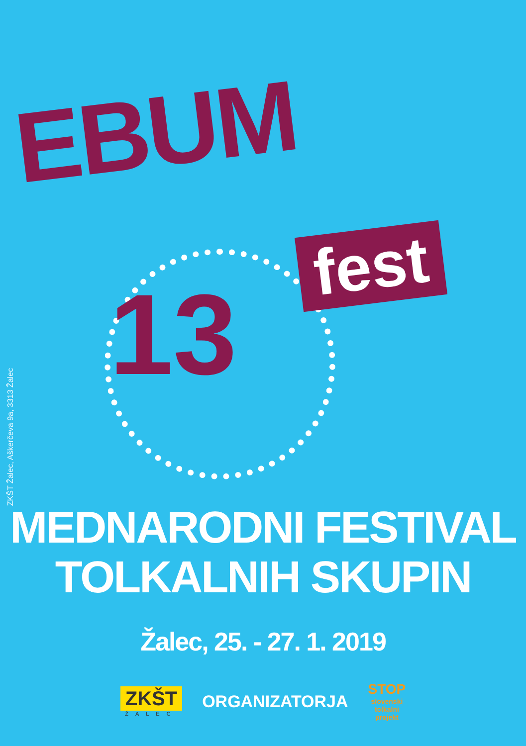EBUM
fest
13
ZKŠT Žalec, Aškerčeva 9a, 3313 Žalec
MEDNARODNI FESTIVAL
TOLKALNIH SKUPIN
Žalec, 25. - 27. 1. 2019
ZKŠT
ŽALEC
ORGANIZATORJA
STOP
slovenski
tolkalni
projekt